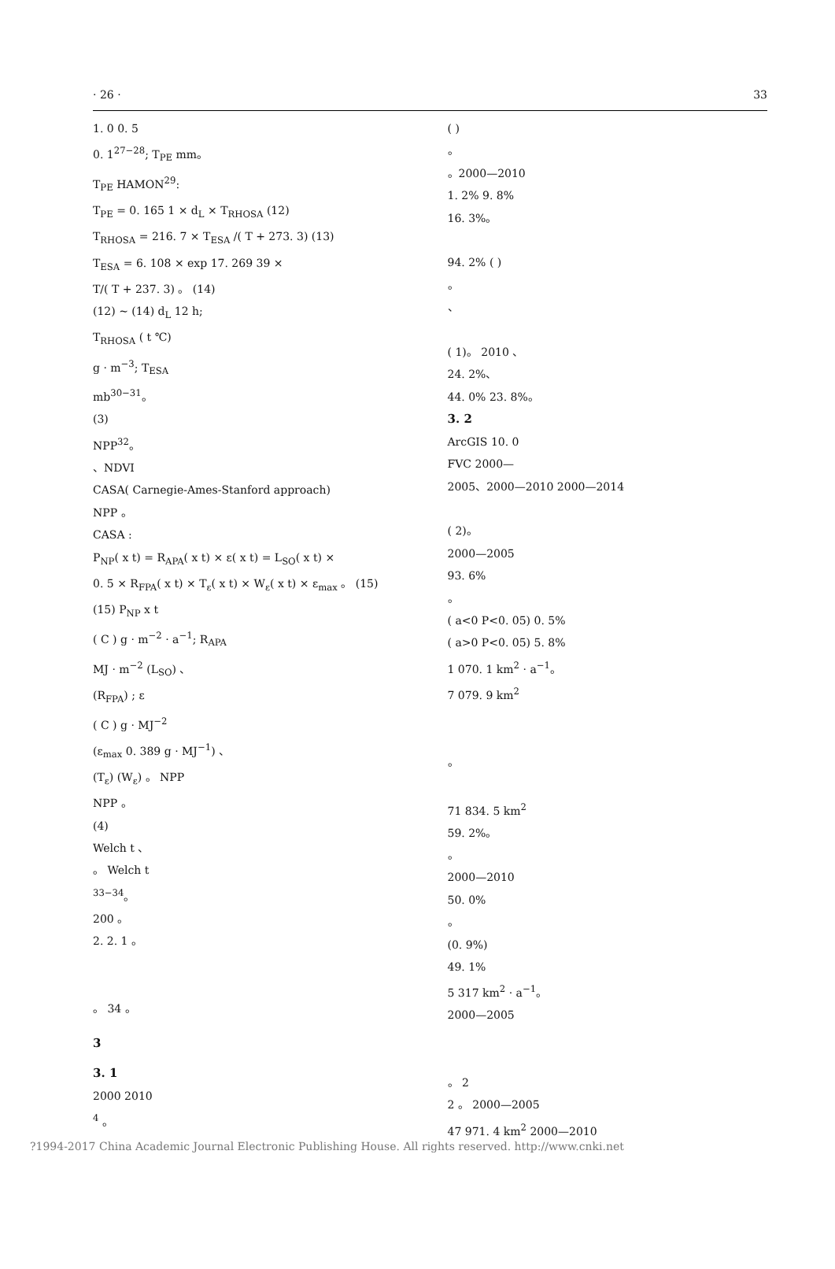· 26 · 33
1. 0 0. 5
0. 1<sup>27−28</sup>; T<sub>PE</sub> mm。
T<sub>PE</sub> HAMON<sup>29</sup>:
T<sub>PE</sub> = 0. 165 1 × d<sub>L</sub> × T<sub>RHOSA</sub> (12)
T<sub>RHOSA</sub> = 216. 7 × T<sub>ESA</sub> /( T + 273. 3) (13)
T<sub>ESA</sub> = 6. 108 × exp 17. 269 39 ×
T/( T + 237. 3) 。 (14)
(12) ~ (14) d<sub>L</sub> 12 h;
T<sub>RHOSA</sub> ( t ℃)
g · m<sup>−3</sup>; T<sub>ESA</sub>
mb<sup>30−31</sup>。
(3)
NPP<sup>32</sup>。
、NDVI
CASA( Carnegie-Ames-Stanford approach)
NPP 。
CASA :
P<sub>NP</sub>( x t) = R<sub>APA</sub>( x t) × ε( x t) = L<sub>SO</sub>( x t) ×
0. 5 × R<sub>FPA</sub>( x t) × T<sub>ε</sub>( x t) × W<sub>ε</sub>( x t) × ε<sub>max</sub> 。 (15)
(15) P<sub>NP</sub> x t
( C ) g · m<sup>−2</sup> · a<sup>−1</sup>; R<sub>APA</sub>
MJ · m<sup>−2</sup> (L<sub>SO</sub>) 、
(R<sub>FPA</sub>) ; ε
( C ) g · MJ<sup>−2</sup>
(ε<sub>max</sub> 0. 389 g · MJ<sup>−1</sup>) 、
(T<sub>ε</sub>) (W<sub>ε</sub>) 。 NPP
NPP 。
(4)
Welch t 、
。 Welch t
<sup>33−34</sup>。
200 。
2. 2. 1 。
。 34 。
3
3. 1
2000 2010
<sup>4</sup> 。
( )
。
。2000—2010
1. 2% 9. 8%
16. 3%。
94. 2% ( )
。
、
( 1)。 2010 、
24. 2%、
44. 0% 23. 8%。
3. 2
ArcGIS 10. 0
FVC 2000—
2005、2000—2010 2000—2014
( 2)。
2000—2005
93. 6%
。
( a<0 P<0. 05) 0. 5%
( a>0 P<0. 05) 5. 8%
1 070. 1 km<sup>2</sup> · a<sup>−1</sup>。
7 079. 9 km<sup>2</sup>
。
71 834. 5 km<sup>2</sup>
59. 2%。
。
2000—2010
50. 0%
。
(0. 9%)
49. 1%
5 317 km<sup>2</sup> · a<sup>−1</sup>。
2000—2005
。 2
2 。 2000—2005
47 971. 4 km<sup>2</sup> 2000—2010
?1994-2017 China Academic Journal Electronic Publishing House. All rights reserved. http://www.cnki.net